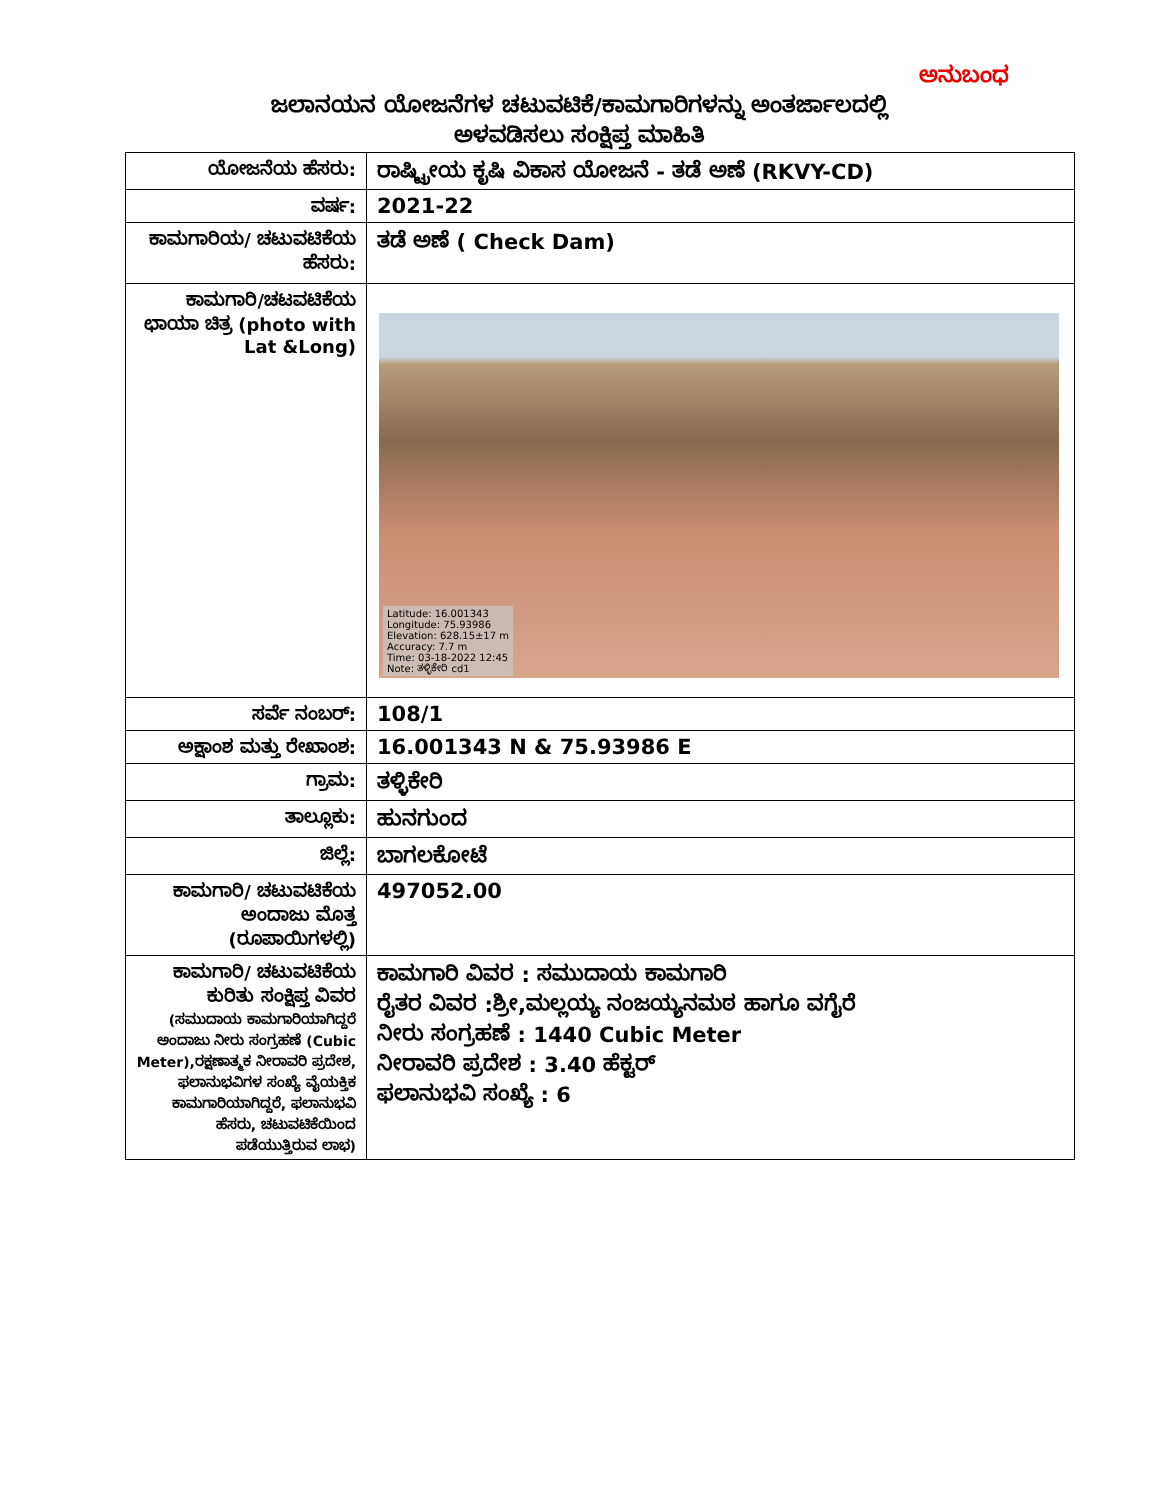ಅನುಬಂಧ
ಜಲಾನಯನ ಯೋಜನೆಗಳ ಚಟುವಟಿಕೆ/ಕಾಮಗಾರಿಗಳನ್ನು ಅಂತರ್ಜಾಲದಲ್ಲಿ
ಅಳವಡಿಸಲು ಸಂಕ್ಷಿಪ್ತ ಮಾಹಿತಿ
| ಯೋಜನೆಯ ಹೆಸರು: | ರಾಷ್ಟ್ರೀಯ ಕೃಷಿ ವಿಕಾಸ ಯೋಜನೆ - ತಡೆ ಅಣೆ (RKVY-CD) |
| ವರ್ಷ: | 2021-22 |
| ಕಾಮಗಾರಿಯ/ ಚಟುವಟಿಕೆಯ ಹೆಸರು: | ತಡೆ ಅಣೆ ( Check Dam) |
| ಕಾಮಗಾರಿ/ಚಟವಟಿಕೆಯ ಛಾಯಾ ಚಿತ್ರ (photo with Lat &Long) | Latitude: 16.001343 Longitude: 75.93986 Elevation: 628.15±17 m Accuracy: 7.7 m Time: 03-18-2022 12:45 Note: ತಳ್ಳಿಕೇರಿ cd1 |
| ಸರ್ವೆ ನಂಬರ್: | 108/1 |
| ಅಕ್ಷಾಂಶ ಮತ್ತು ರೇಖಾಂಶ: | 16.001343 N & 75.93986 E |
| ಗ್ರಾಮ: | ತಳ್ಳಿಕೇರಿ |
| ತಾಲ್ಲೂಕು: | ಹುನಗುಂದ |
| ಜಿಲ್ಲೆ: | ಬಾಗಲಕೋಟೆ |
| ಕಾಮಗಾರಿ/ ಚಟುವಟಿಕೆಯ ಅಂದಾಜು ಮೊತ್ತ (ರೂಪಾಯಿಗಳಲ್ಲಿ) | 497052.00 |
| ಕಾಮಗಾರಿ/ ಚಟುವಟಿಕೆಯ ಕುರಿತು ಸಂಕ್ಷಿಪ್ತ ವಿವರ (ಸಮುದಾಯ ಕಾಮಗಾರಿಯಾಗಿದ್ದರೆ ಅಂದಾಜು ನೀರು ಸಂಗ್ರಹಣೆ (Cubic Meter),ರಕ್ಷಣಾತ್ಮಕ ನೀರಾವರಿ ಪ್ರದೇಶ, ಫಲಾನುಭವಿಗಳ ಸಂಖ್ಯೆ ವೈಯಕ್ತಿಕ ಕಾಮಗಾರಿಯಾಗಿದ್ದರೆ, ಫಲಾನುಭವಿ ಹೆಸರು, ಚಟುವಟಿಕೆಯಿಂದ ಪಡೆಯುತ್ತಿರುವ ಲಾಭ) | ಕಾಮಗಾರಿ ವಿವರ : ಸಮುದಾಯ ಕಾಮಗಾರಿ ರೈತರ ವಿವರ :ಶ್ರೀ,ಮಲ್ಲಯ್ಯ ನಂಜಯ್ಯನಮಠ ಹಾಗೂ ವಗೈರೆ ನೀರು ಸಂಗ್ರಹಣೆ : 1440 Cubic Meter ನೀರಾವರಿ ಪ್ರದೇಶ : 3.40 ಹೆಕ್ಟರ್ ಫಲಾನುಭವಿ ಸಂಖ್ಯೆ : 6 |